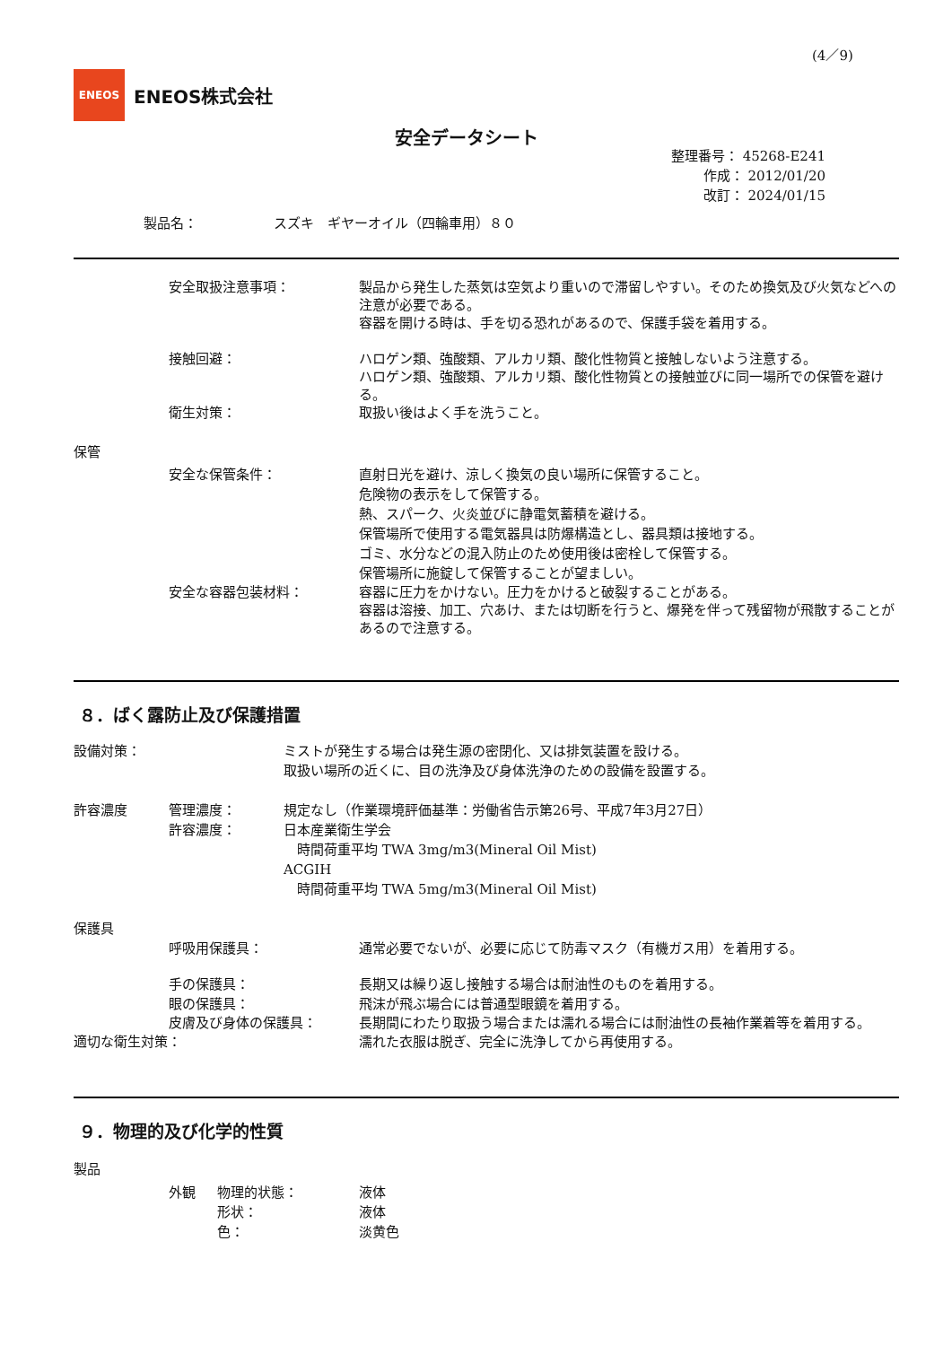(4／9)
ENEOS
ENEOS株式会社
安全データシート
整理番号： 45268-E241
作成： 2012/01/20
改訂： 2024/01/15
製品名： スズキ　ギヤーオイル（四輪車用）８０
安全取扱注意事項： 製品から発生した蒸気は空気より重いので滞留しやすい。そのため換気及び火気などへの注意が必要である。
容器を開ける時は、手を切る恐れがあるので、保護手袋を着用する。
接触回避： ハロゲン類、強酸類、アルカリ類、酸化性物質と接触しないよう注意する。
ハロゲン類、強酸類、アルカリ類、酸化性物質との接触並びに同一場所での保管を避ける。
衛生対策： 取扱い後はよく手を洗うこと。
保管
安全な保管条件： 直射日光を避け、涼しく換気の良い場所に保管すること。
危険物の表示をして保管する。
熱、スパーク、火炎並びに静電気蓄積を避ける。
保管場所で使用する電気器具は防爆構造とし、器具類は接地する。
ゴミ、水分などの混入防止のため使用後は密栓して保管する。
保管場所に施錠して保管することが望ましい。
安全な容器包装材料： 容器に圧力をかけない。圧力をかけると破裂することがある。
容器は溶接、加工、穴あけ、または切断を行うと、爆発を伴って残留物が飛散することがあるので注意する。
８．ばく露防止及び保護措置
設備対策： ミストが発生する場合は発生源の密閉化、又は排気装置を設ける。
取扱い場所の近くに、目の洗浄及び身体洗浄のための設備を設置する。
許容濃度 管理濃度：
許容濃度：
規定なし（作業環境評価基準：労働省告示第26号、平成7年3月27日）
日本産業衛生学会
　時間荷重平均 TWA 3mg/m3(Mineral Oil Mist)
ACGIH
　時間荷重平均 TWA 5mg/m3(Mineral Oil Mist)
保護具
呼吸用保護具： 通常必要でないが、必要に応じて防毒マスク（有機ガス用）を着用する。
手の保護具： 長期又は繰り返し接触する場合は耐油性のものを着用する。
眼の保護具： 飛沫が飛ぶ場合には普通型眼鏡を着用する。
皮膚及び身体の保護具： 長期間にわたり取扱う場合または濡れる場合には耐油性の長袖作業着等を着用する。
適切な衛生対策： 濡れた衣服は脱ぎ、完全に洗浄してから再使用する。
９．物理的及び化学的性質
製品
外観 物理的状態：
形状：
色：
液体
液体
淡黄色